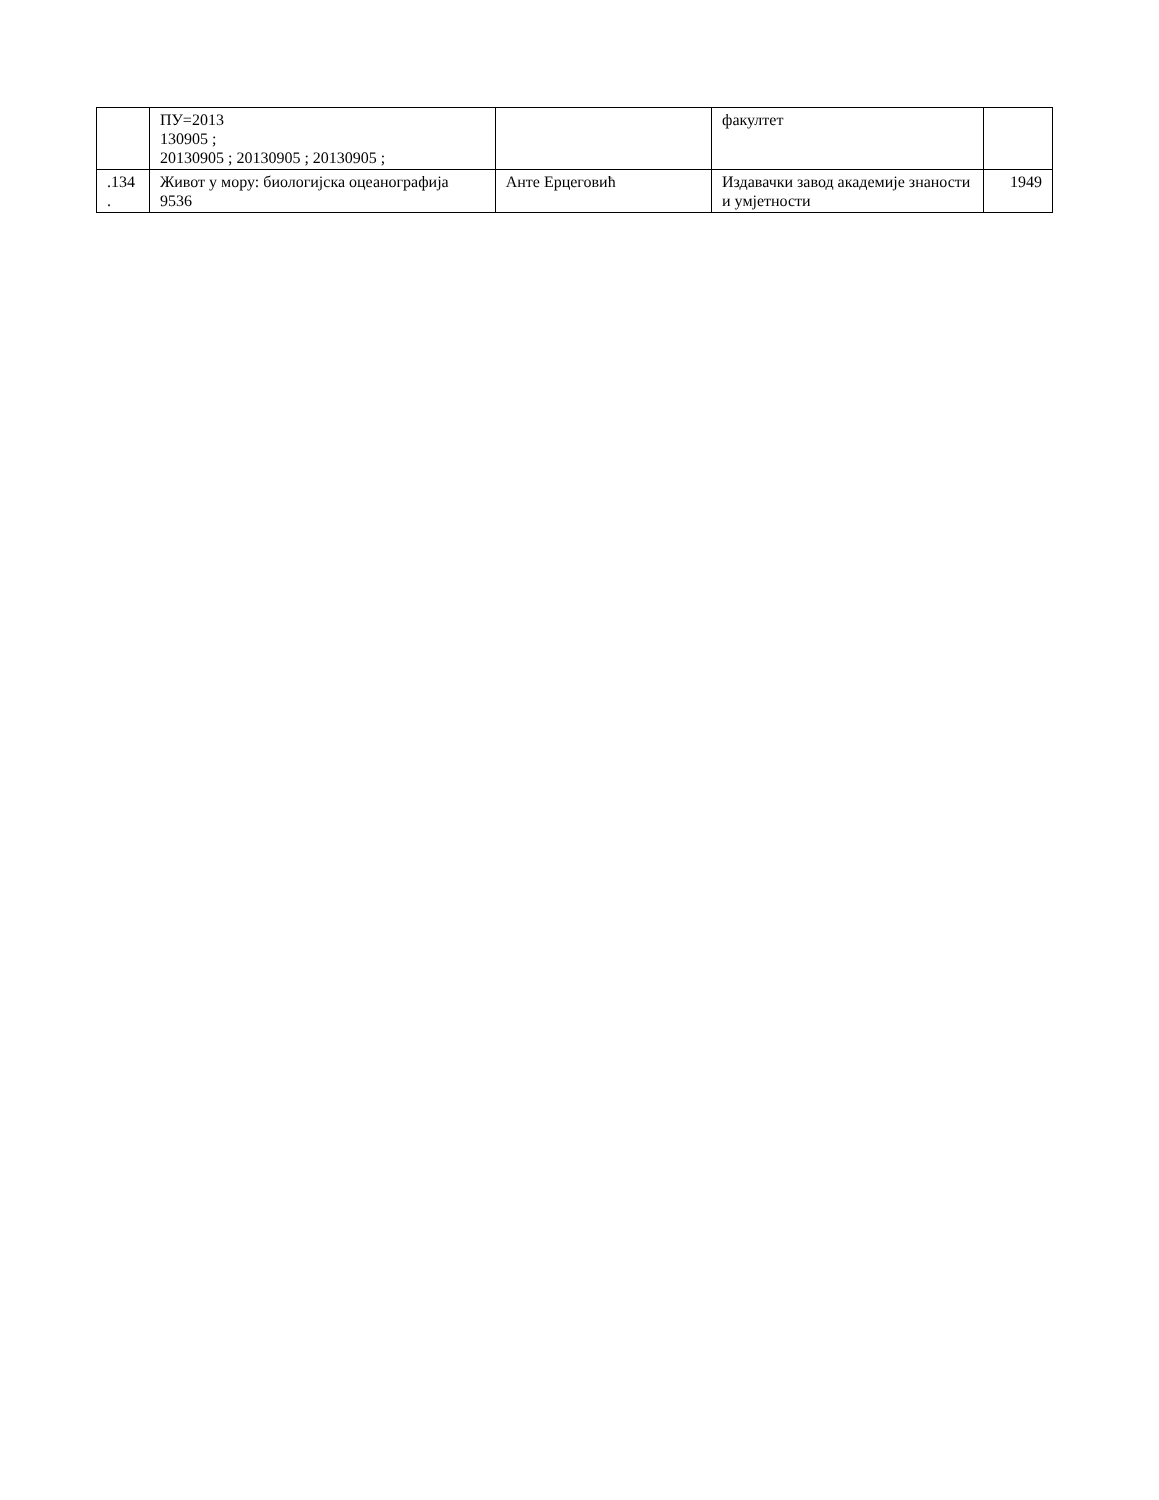| | ПУ=2013 130905 ; 20130905 ; 20130905 ; 20130905 ; | | факултет | |
| .134 . | Живот у мору: биологијска оцеанографија 9536 | Анте Ерцеговић | Издавачки завод академије знаности и умјетности | 1949 |